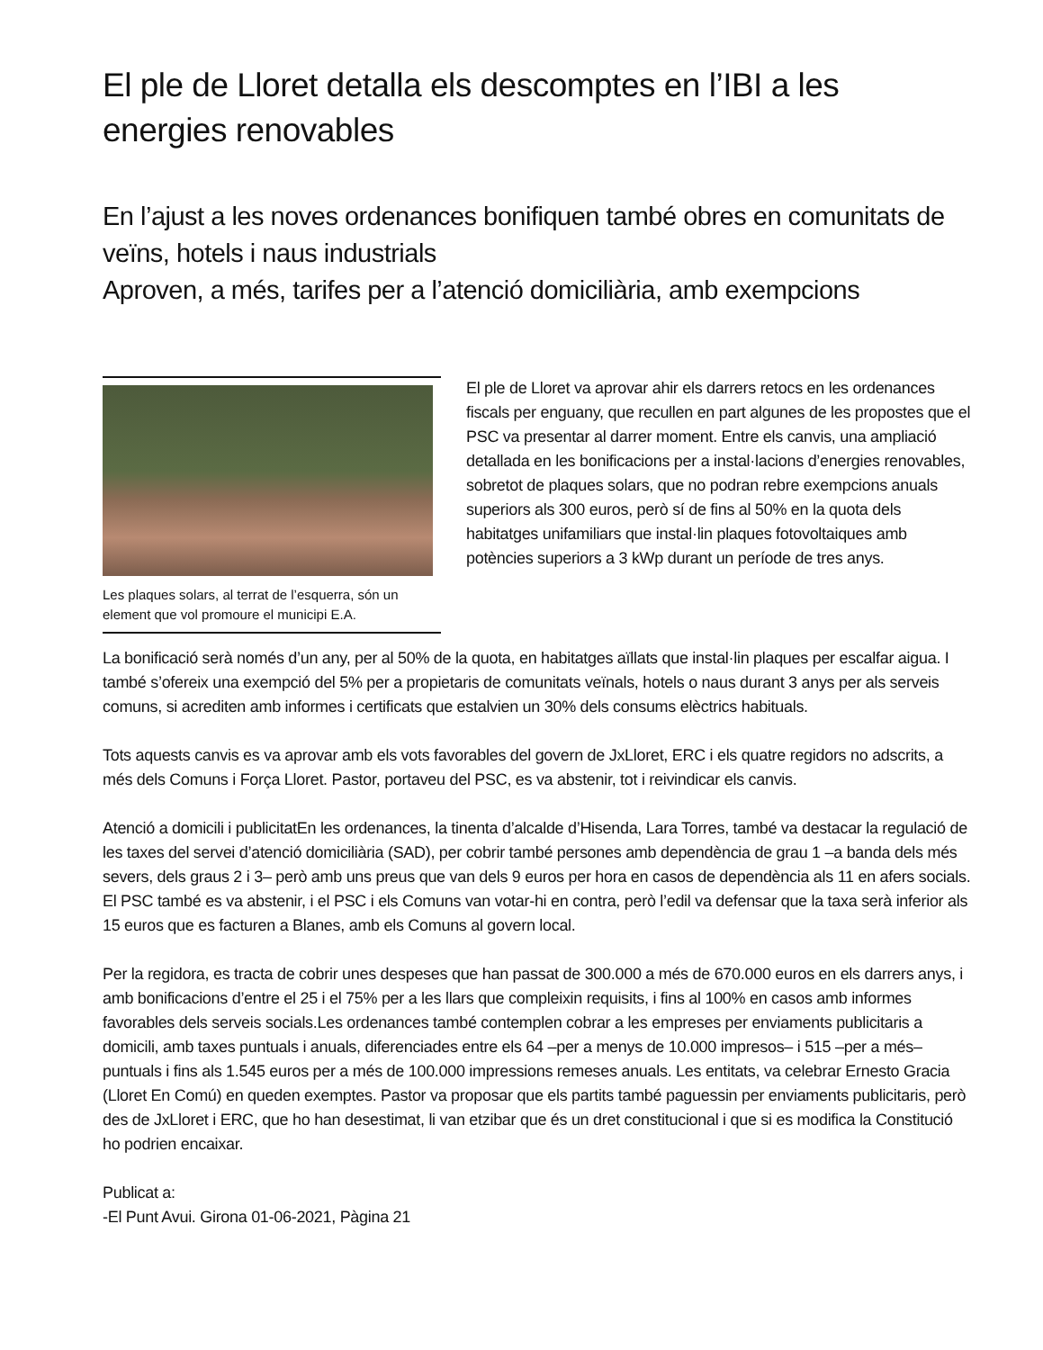El ple de Lloret detalla els descomptes en l’IBI a les energies renovables
En l’ajust a les noves ordenances bonifiquen també obres en comunitats de veïns, hotels i naus industrials
Aproven, a més, tarifes per a l’atenció domiciliària, amb exempcions
Les plaques solars, al terrat de l’esquerra, són un element que vol promoure el municipi E.A.
El ple de Lloret va aprovar ahir els darrers retocs en les ordenances fiscals per enguany, que recullen en part algunes de les propostes que el PSC va presentar al darrer moment. Entre els canvis, una ampliació detallada en les bonificacions per a instal·lacions d’energies renovables, sobretot de plaques solars, que no podran rebre exempcions anuals superiors als 300 euros, però sí de fins al 50% en la quota dels habitatges unifamiliars que instal·lin plaques fotovoltaiques amb potències superiors a 3 kWp durant un període de tres anys.
La bonificació serà només d’un any, per al 50% de la quota, en habitatges aïllats que instal·lin plaques per escalfar aigua. I també s’ofereix una exempció del 5% per a propietaris de comunitats veïnals, hotels o naus durant 3 anys per als serveis comuns, si acrediten amb informes i certificats que estalvien un 30% dels consums elèctrics habituals.
Tots aquests canvis es va aprovar amb els vots favorables del govern de JxLloret, ERC i els quatre regidors no adscrits, a més dels Comuns i Força Lloret. Pastor, portaveu del PSC, es va abstenir, tot i reivindicar els canvis.
Atenció a domicili i publicitatEn les ordenances, la tinenta d’alcalde d’Hisenda, Lara Torres, també va destacar la regulació de les taxes del servei d’atenció domiciliària (SAD), per cobrir també persones amb dependència de grau 1 –a banda dels més severs, dels graus 2 i 3– però amb uns preus que van dels 9 euros per hora en casos de dependència als 11 en afers socials. El PSC també es va abstenir, i el PSC i els Comuns van votar-hi en contra, però l’edil va defensar que la taxa serà inferior als 15 euros que es facturen a Blanes, amb els Comuns al govern local.
Per la regidora, es tracta de cobrir unes despeses que han passat de 300.000 a més de 670.000 euros en els darrers anys, i amb bonificacions d’entre el 25 i el 75% per a les llars que compleixin requisits, i fins al 100% en casos amb informes favorables dels serveis socials.Les ordenances també contemplen cobrar a les empreses per enviaments publicitaris a domicili, amb taxes puntuals i anuals, diferenciades entre els 64 –per a menys de 10.000 impresos– i 515 –per a més– puntuals i fins als 1.545 euros per a més de 100.000 impressions remeses anuals. Les entitats, va celebrar Ernesto Gracia (Lloret En Comú) en queden exemptes. Pastor va proposar que els partits també paguessin per enviaments publicitaris, però des de JxLloret i ERC, que ho han desestimat, li van etzibar que és un dret constitucional i que si es modifica la Constitució ho podrien encaixar.
Publicat a:
-El Punt Avui. Girona 01-06-2021, Pàgina 21